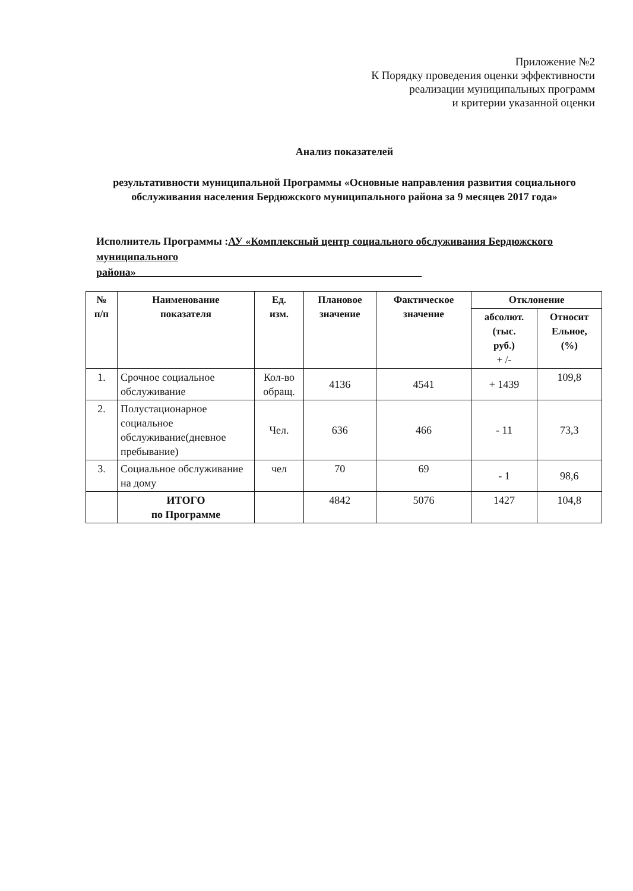Приложение №2
К Порядку проведения оценки эффективности
реализации муниципальных программ
и критерии указанной оценки
Анализ показателей
результативности муниципальной Программы «Основные направления развития социального обслуживания населения Бердюжского муниципального района за 9 месяцев 2017 года»
Исполнитель Программы :АУ «Комплексный центр социального обслуживания Бердюжского муниципального
района»
| № п/п | Наименование показателя | Ед. изм. | Плановое значение | Фактическое значение | Отклонение | |
| --- | --- | --- | --- | --- | --- | --- |
| | | | | | абсолют. (тыс. руб.) + /- | Относит Ельное, (%) |
| 1. | Срочное социальное обслуживание | Кол-во обращ. | 4136 | 4541 | + 1439 | 109,8 |
| 2. | Полустационарное социальное обслуживание(дневное пребывание) | Чел. | 636 | 466 | - 11 | 73,3 |
| 3. | Социальное обслуживание на дому | чел | 70 | 69 | - 1 | 98,6 |
| | ИТОГО по Программе | | 4842 | 5076 | 1427 | 104,8 |